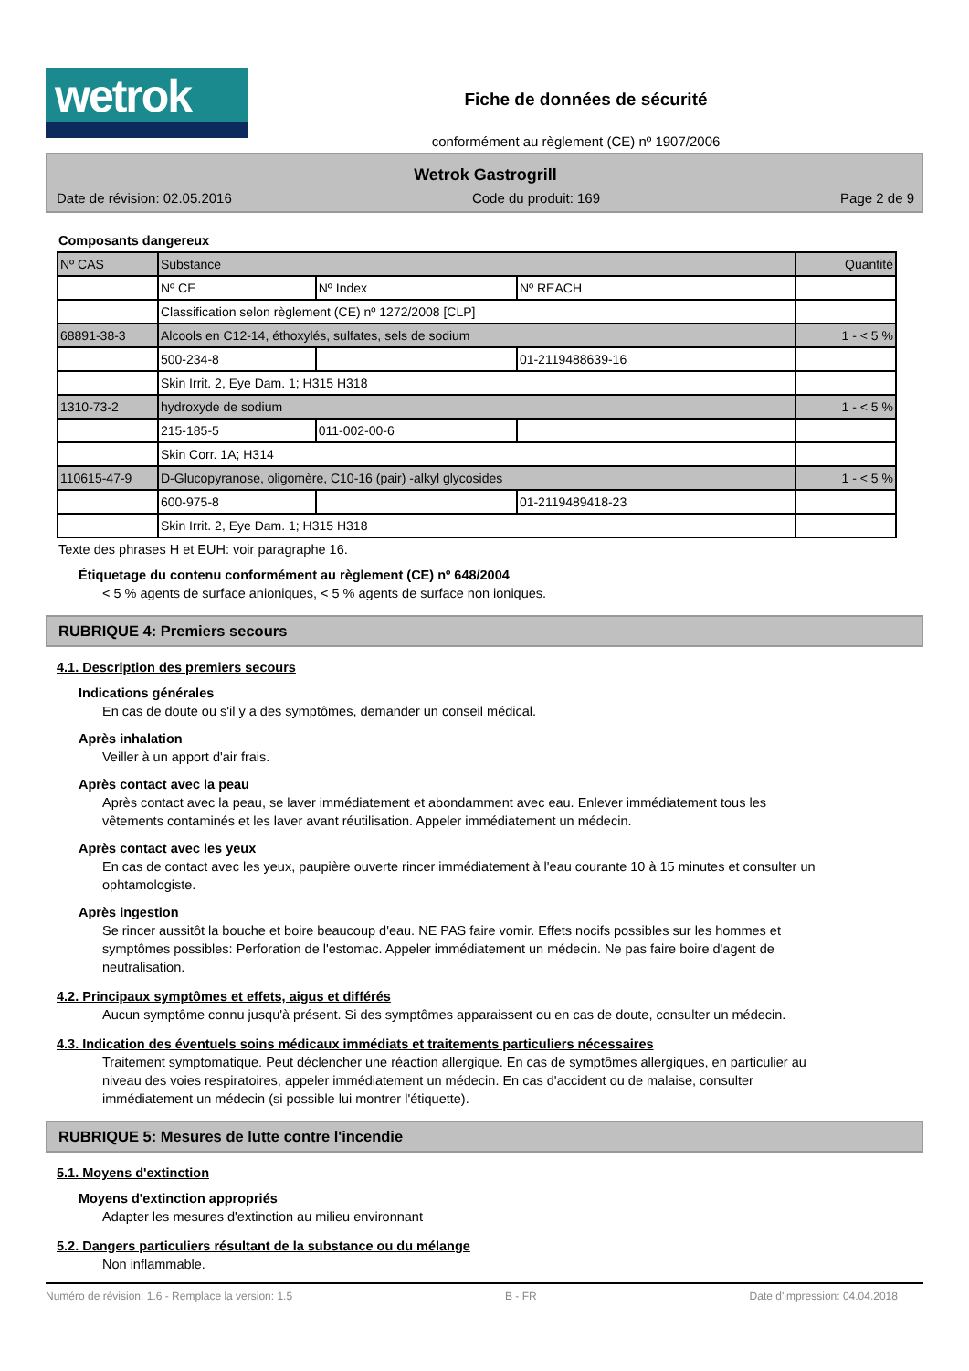wetrok
Fiche de données de sécurité
conformément au règlement (CE) nº 1907/2006
Wetrok Gastrogrill
Date de révision: 02.05.2016 Code du produit: 169 Page 2 de 9
Composants dangereux
| Nº CAS | Substance | | | Quantité |
| | Nº CE | Nº Index | Nº REACH | |
| | Classification selon règlement (CE) nº 1272/2008 [CLP] | | | |
| 68891-38-3 | Alcools en C12-14, éthoxylés, sulfates, sels de sodium | | | 1 - < 5 % |
| | 500-234-8 | | 01-2119488639-16 | |
| | Skin Irrit. 2, Eye Dam. 1; H315 H318 | | | |
| 1310-73-2 | hydroxyde de sodium | | | 1 - < 5 % |
| | 215-185-5 | 011-002-00-6 | | |
| | Skin Corr. 1A; H314 | | | |
| 110615-47-9 | D-Glucopyranose, oligomère, C10-16 (pair) -alkyl glycosides | | | 1 - < 5 % |
| | 600-975-8 | | 01-2119489418-23 | |
| | Skin Irrit. 2, Eye Dam. 1; H315 H318 | | | |
Texte des phrases H et EUH: voir paragraphe 16.
Étiquetage du contenu conformément au règlement (CE) nº 648/2004
< 5 % agents de surface anioniques, < 5 % agents de surface non ioniques.
RUBRIQUE 4: Premiers secours
4.1. Description des premiers secours
Indications générales
En cas de doute ou s'il y a des symptômes, demander un conseil médical.
Après inhalation
Veiller à un apport d'air frais.
Après contact avec la peau
Après contact avec la peau, se laver immédiatement et abondamment avec eau. Enlever immédiatement tous les vêtements contaminés et les laver avant réutilisation. Appeler immédiatement un médecin.
Après contact avec les yeux
En cas de contact avec les yeux, paupière ouverte rincer immédiatement à l'eau courante 10 à 15 minutes et consulter un ophtamologiste.
Après ingestion
Se rincer aussitôt la bouche et boire beaucoup d'eau. NE PAS faire vomir. Effets nocifs possibles sur les hommes et symptômes possibles: Perforation de l'estomac. Appeler immédiatement un médecin. Ne pas faire boire d'agent de neutralisation.
4.2. Principaux symptômes et effets, aigus et différés
Aucun symptôme connu jusqu'à présent. Si des symptômes apparaissent ou en cas de doute, consulter un médecin.
4.3. Indication des éventuels soins médicaux immédiats et traitements particuliers nécessaires
Traitement symptomatique. Peut déclencher une réaction allergique. En cas de symptômes allergiques, en particulier au niveau des voies respiratoires, appeler immédiatement un médecin. En cas d'accident ou de malaise, consulter immédiatement un médecin (si possible lui montrer l'étiquette).
RUBRIQUE 5: Mesures de lutte contre l'incendie
5.1. Moyens d'extinction
Moyens d'extinction appropriés
Adapter les mesures d'extinction au milieu environnant
5.2. Dangers particuliers résultant de la substance ou du mélange
Non inflammable.
Numéro de révision: 1.6 - Remplace la version: 1.5 B - FR Date d'impression: 04.04.2018